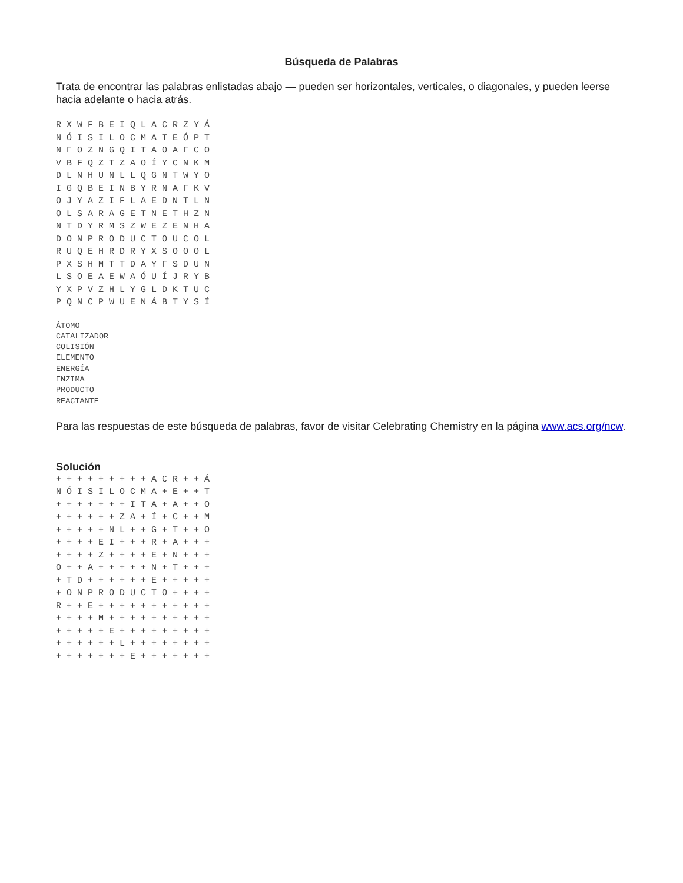Búsqueda de Palabras
Trata de encontrar las palabras enlistadas abajo — pueden ser horizontales, verticales, o diagonales, y pueden leerse hacia adelante o hacia atrás.
R X W F B E I Q L A C R Z Y Á
N Ó I S I L O C M A T E Ó P T
N F O Z N G Q I T A O A F C O
V B F Q Z T Z A O Í Y C N K M
D L N H U N L L Q G N T W Y O
I G Q B E I N B Y R N A F K V
O J Y A Z I F L A E D N T L N
O L S A R A G E T N E T H Z N
N T D Y R M S Z W E Z E N H A
D O N P R O D U C T O U C O L
R U Q E H R D R Y X S O O O L
P X S H M T T D A Y F S D U N
L S O E A E W A Ó U Í J R Y B
Y X P V Z H L Y G L D K T U C
P Q N C P W U E N Á B T Y S Í
ÁTOMO
CATALIZADOR
COLISIÓN
ELEMENTO
ENERGÍA
ENZIMA
PRODUCTO
REACTANTE
Para las respuestas de este búsqueda de palabras, favor de visitar Celebrating Chemistry en la página www.acs.org/ncw.
Solución
+ + + + + + + + + A C R + + Á
N Ó I S I L O C M A + E + + T
+ + + + + + + I T A + A + + O
+ + + + + + Z A + Í + C + + M
+ + + + + N L + + G + T + + O
+ + + + E I + + + R + A + + +
+ + + + Z + + + + E + N + + +
O + + A + + + + + N + T + + +
+ T D + + + + + + E + + + + +
+ O N P R O D U C T O + + + +
R + + E + + + + + + + + + + +
+ + + + M + + + + + + + + + +
+ + + + + E + + + + + + + + +
+ + + + + + L + + + + + + + +
+ + + + + + + E + + + + + + +